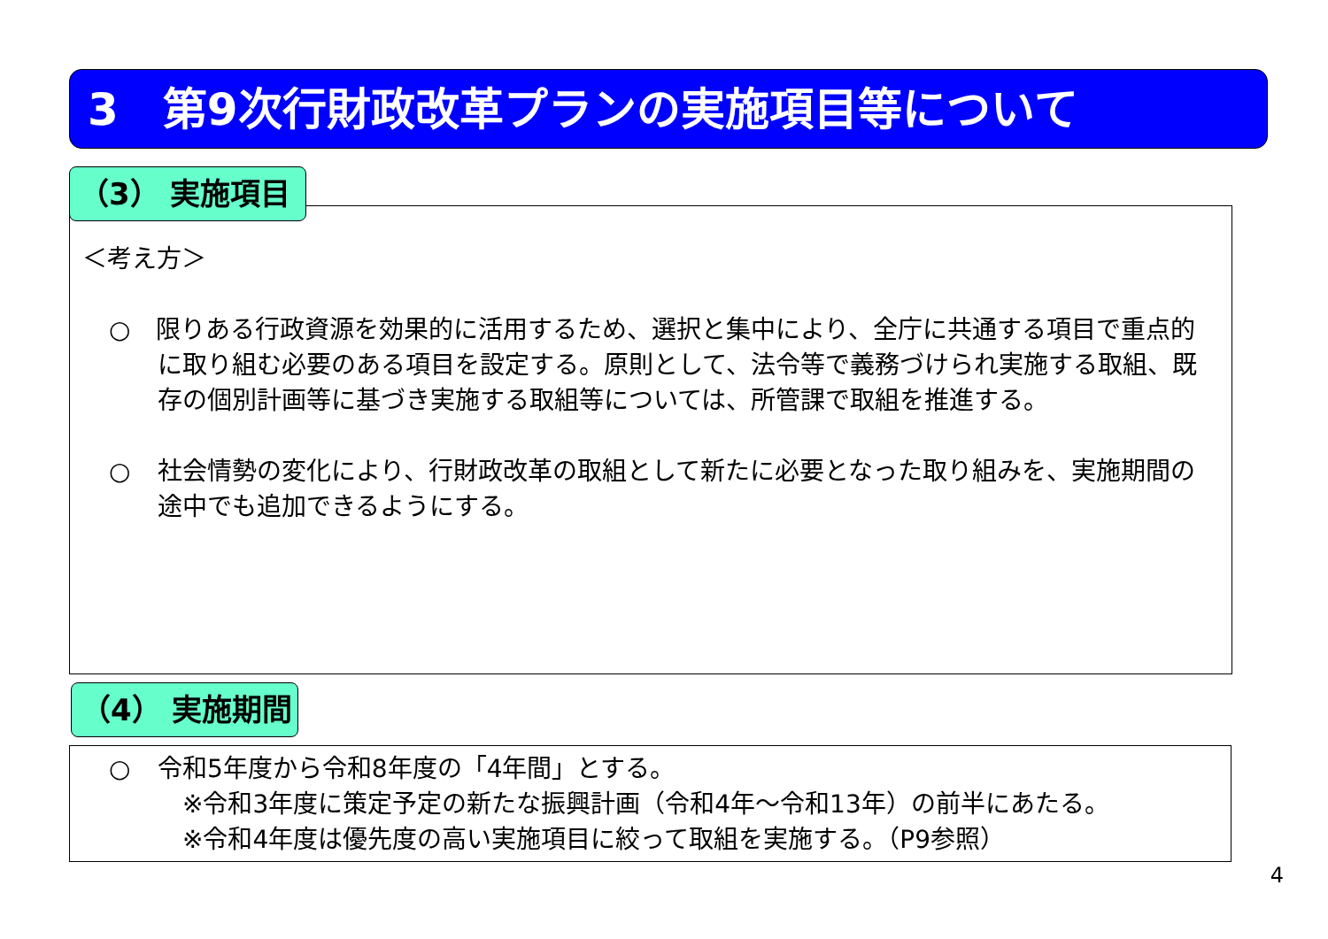3　第9次行財政改革プランの実施項目等について
＜考え方＞
○ 限りある行政資源を効果的に活用するため、選択と集中により、全庁に共通する項目で重点的に取り組む必要のある項目を設定する。原則として、法令等で義務づけられ実施する取組、既存の個別計画等に基づき実施する取組等については、所管課で取組を推進する。
○ 社会情勢の変化により、行財政改革の取組として新たに必要となった取り組みを、実施期間の途中でも追加できるようにする。
（3） 実施項目
（4） 実施期間
○ 令和5年度から令和8年度の「4年間」とする。
　※令和3年度に策定予定の新たな振興計画（令和4年～令和13年）の前半にあたる。
　※令和4年度は優先度の高い実施項目に絞って取組を実施する。（P9参照）
4